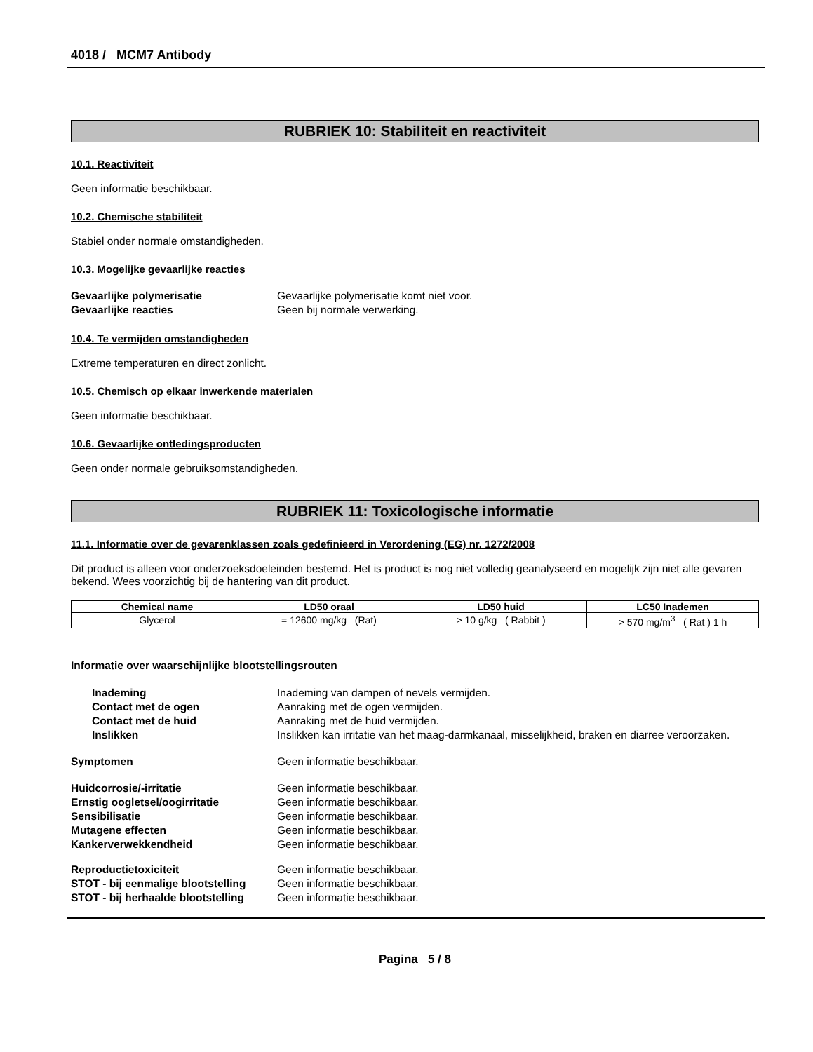4018 / MCM7 Antibody
RUBRIEK 10: Stabiliteit en reactiviteit
10.1. Reactiviteit
Geen informatie beschikbaar.
10.2. Chemische stabiliteit
Stabiel onder normale omstandigheden.
10.3. Mogelijke gevaarlijke reacties
Gevaarlijke polymerisatie Gevaarlijke polymerisatie komt niet voor.
Gevaarlijke reacties Geen bij normale verwerking.
10.4. Te vermijden omstandigheden
Extreme temperaturen en direct zonlicht.
10.5. Chemisch op elkaar inwerkende materialen
Geen informatie beschikbaar.
10.6. Gevaarlijke ontledingsproducten
Geen onder normale gebruiksomstandigheden.
RUBRIEK 11: Toxicologische informatie
11.1. Informatie over de gevarenklassen zoals gedefinieerd in Verordening (EG) nr. 1272/2008
Dit product is alleen voor onderzoeksdoeleinden bestemd. Het is product is nog niet volledig geanalyseerd en mogelijk zijn niet alle gevaren bekend. Wees voorzichtig bij de hantering van dit product.
| Chemical name | LD50 oraal | LD50 huid | LC50 Inademen |
| --- | --- | --- | --- |
| Glycerol | = 12600 mg/kg (Rat) | > 10 g/kg ( Rabbit ) | > 570 mg/m<sup>3</sup> ( Rat ) 1 h |
Informatie over waarschijnlijke blootstellingsrouten
Inademing Inademing van dampen of nevels vermijden.
Contact met de ogen Aanraking met de ogen vermijden.
Contact met de huid Aanraking met de huid vermijden.
Inslikken Inslikken kan irritatie van het maag-darmkanaal, misselijkheid, braken en diarree veroorzaken.
Symptomen Geen informatie beschikbaar.
Huidcorrosie/-irritatie Geen informatie beschikbaar.
Ernstig oogletsel/oogirritatie Geen informatie beschikbaar.
Sensibilisatie Geen informatie beschikbaar.
Mutagene effecten Geen informatie beschikbaar.
Kankerverwekkendheid Geen informatie beschikbaar.
Reproductietoxiciteit Geen informatie beschikbaar.
STOT - bij eenmalige blootstelling
Geen informatie beschikbaar.
STOT - bij herhaalde blootstelling
Geen informatie beschikbaar.
Pagina 5 / 8